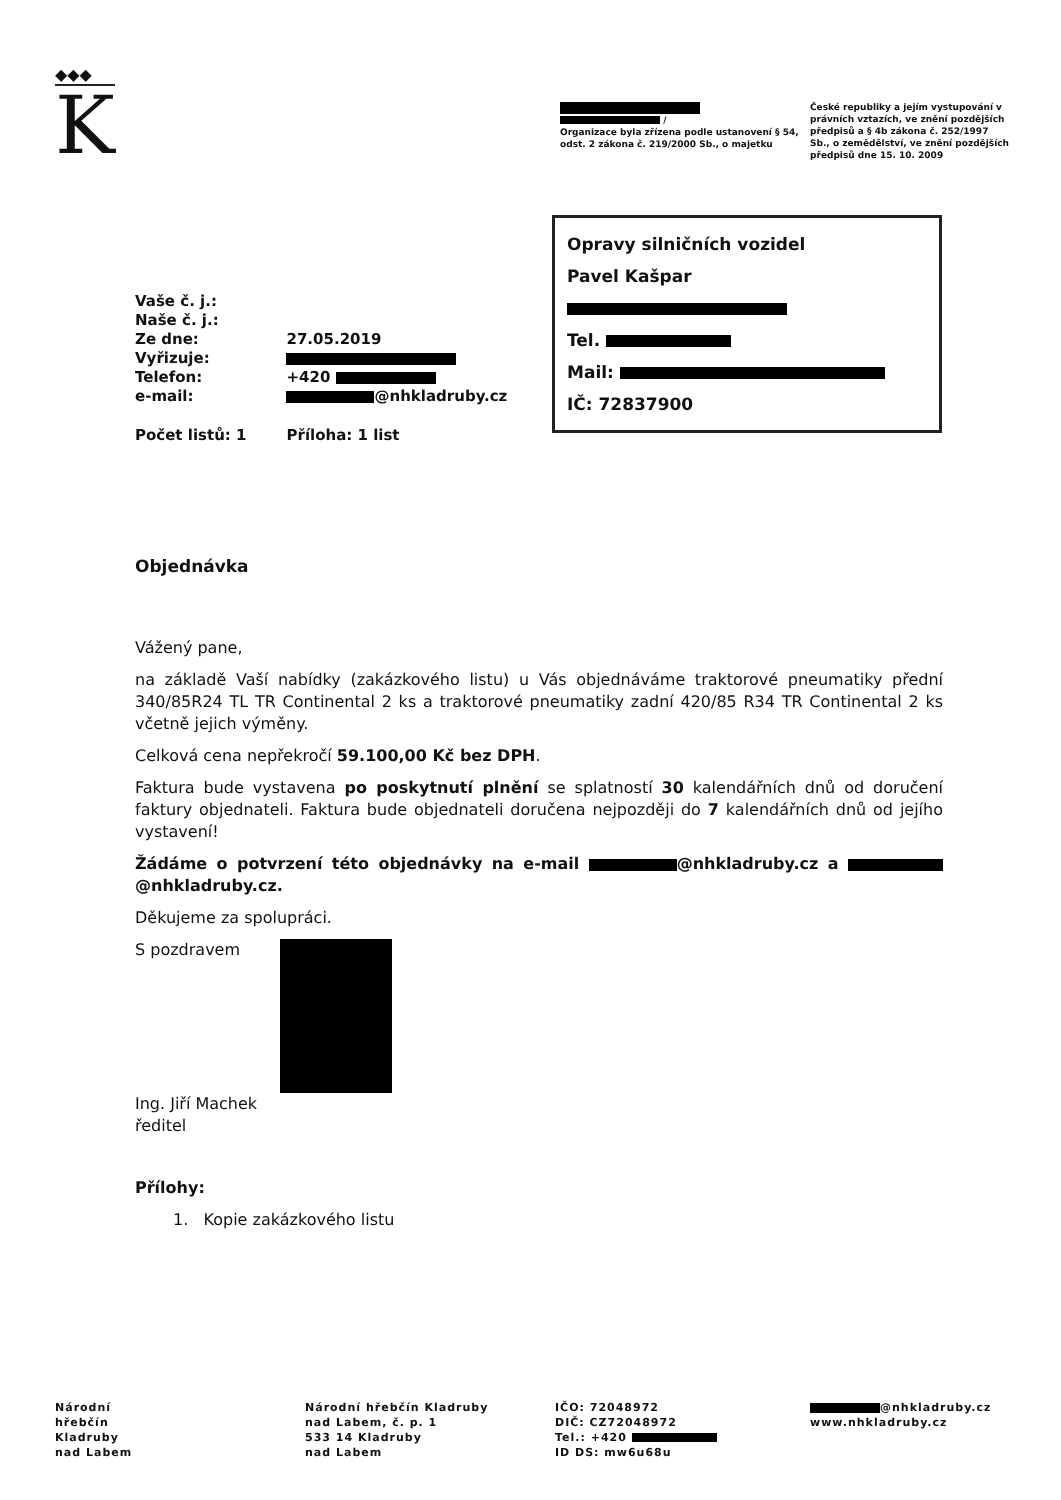◆◆◆
K
/
Organizace byla zřízena podle ustanovení § 54, odst. 2 zákona č. 219/2000 Sb., o majetku
České republiky a jejím vystupování v právních vztazích, ve znění pozdějších předpisů a § 4b zákona č. 252/1997 Sb., o zemědělství, ve znění pozdějších předpisů dne 15. 10. 2009
Opravy silničních vozidel
Pavel Kašpar
Tel.
Mail:
IČ: 72837900
| Vaše č. j.: | |
| Naše č. j.: | |
| Ze dne: | 27.05.2019 |
| Vyřizuje: | |
| Telefon: | +420 |
| e-mail: | @nhkladruby.cz |
| Počet listů: 1 | Příloha: 1 list |
Objednávka
Vážený pane,
na základě Vaší nabídky (zakázkového listu) u Vás objednáváme traktorové pneumatiky přední 340/85R24 TL TR Continental 2 ks a traktorové pneumatiky zadní 420/85 R34 TR Continental 2 ks včetně jejich výměny.
Celková cena nepřekročí 59.100,00 Kč bez DPH.
Faktura bude vystavena po poskytnutí plnění se splatností 30 kalendářních dnů od doručení faktury objednateli. Faktura bude objednateli doručena nejpozději do 7 kalendářních dnů od jejího vystavení!
Žádáme o potvrzení této objednávky na e-mail @nhkladruby.cz a @nhkladruby.cz.
Děkujeme za spolupráci.
S pozdravem
Ing. Jiří Machek
ředitel
Přílohy:
1. Kopie zakázkového listu
Národní
hřebčín
Kladruby
nad Labem
Národní hřebčín Kladruby
nad Labem, č. p. 1
533 14 Kladruby
nad Labem
IČO: 72048972
DIČ: CZ72048972
Tel.: +420
ID DS: mw6u68u
@nhkladruby.cz
www.nhkladruby.cz